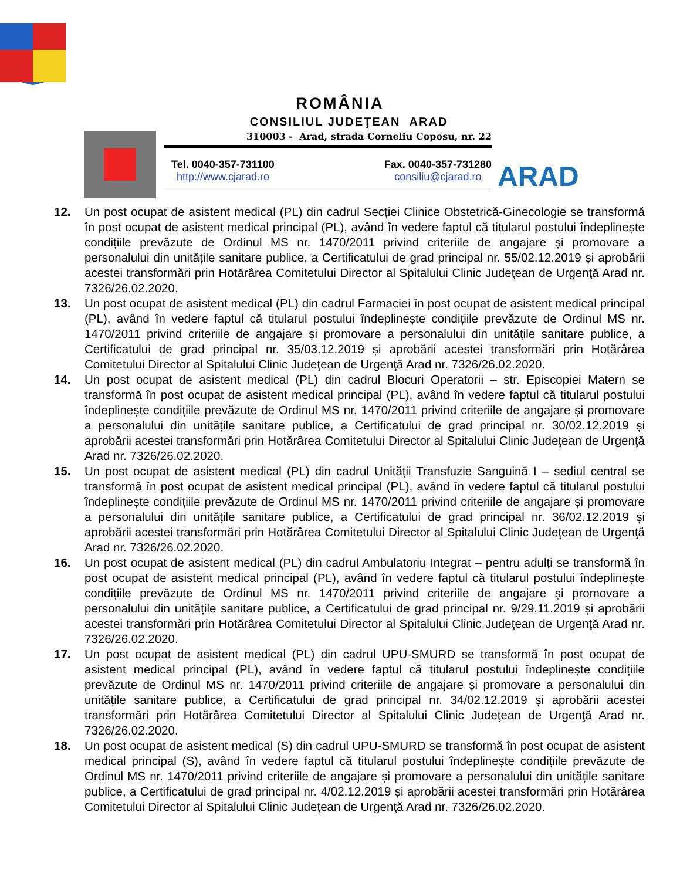ROMÂNIA
CONSILIUL JUDEŢEAN ARAD
310003 - Arad, strada Corneliu Coposu, nr. 22
Tel. 0040-357-731100
http://www.cjarad.ro
Fax. 0040-357-731280
consiliu@cjarad.ro
ARAD
12. Un post ocupat de asistent medical (PL) din cadrul Secției Clinice Obstetrică-Ginecologie se transformă în post ocupat de asistent medical principal (PL), având în vedere faptul că titularul postului îndeplinește condițiile prevăzute de Ordinul MS nr. 1470/2011 privind criteriile de angajare și promovare a personalului din unitățile sanitare publice, a Certificatului de grad principal nr. 55/02.12.2019 și aprobării acestei transformări prin Hotărârea Comitetului Director al Spitalului Clinic Judeţean de Urgenţă Arad nr. 7326/26.02.2020.
13. Un post ocupat de asistent medical (PL) din cadrul Farmaciei în post ocupat de asistent medical principal (PL), având în vedere faptul că titularul postului îndeplinește condițiile prevăzute de Ordinul MS nr. 1470/2011 privind criteriile de angajare și promovare a personalului din unitățile sanitare publice, a Certificatului de grad principal nr. 35/03.12.2019 și aprobării acestei transformări prin Hotărârea Comitetului Director al Spitalului Clinic Judeţean de Urgenţă Arad nr. 7326/26.02.2020.
14. Un post ocupat de asistent medical (PL) din cadrul Blocuri Operatorii – str. Episcopiei Matern se transformă în post ocupat de asistent medical principal (PL), având în vedere faptul că titularul postului îndeplinește condițiile prevăzute de Ordinul MS nr. 1470/2011 privind criteriile de angajare și promovare a personalului din unitățile sanitare publice, a Certificatului de grad principal nr. 30/02.12.2019 și aprobării acestei transformări prin Hotărârea Comitetului Director al Spitalului Clinic Judeţean de Urgenţă Arad nr. 7326/26.02.2020.
15. Un post ocupat de asistent medical (PL) din cadrul Unității Transfuzie Sanguină I – sediul central se transformă în post ocupat de asistent medical principal (PL), având în vedere faptul că titularul postului îndeplinește condițiile prevăzute de Ordinul MS nr. 1470/2011 privind criteriile de angajare și promovare a personalului din unitățile sanitare publice, a Certificatului de grad principal nr. 36/02.12.2019 și aprobării acestei transformări prin Hotărârea Comitetului Director al Spitalului Clinic Judeţean de Urgenţă Arad nr. 7326/26.02.2020.
16. Un post ocupat de asistent medical (PL) din cadrul Ambulatoriu Integrat – pentru adulți se transformă în post ocupat de asistent medical principal (PL), având în vedere faptul că titularul postului îndeplinește condițiile prevăzute de Ordinul MS nr. 1470/2011 privind criteriile de angajare și promovare a personalului din unitățile sanitare publice, a Certificatului de grad principal nr. 9/29.11.2019 și aprobării acestei transformări prin Hotărârea Comitetului Director al Spitalului Clinic Judeţean de Urgenţă Arad nr. 7326/26.02.2020.
17. Un post ocupat de asistent medical (PL) din cadrul UPU-SMURD se transformă în post ocupat de asistent medical principal (PL), având în vedere faptul că titularul postului îndeplinește condițiile prevăzute de Ordinul MS nr. 1470/2011 privind criteriile de angajare și promovare a personalului din unitățile sanitare publice, a Certificatului de grad principal nr. 34/02.12.2019 și aprobării acestei transformări prin Hotărârea Comitetului Director al Spitalului Clinic Judeţean de Urgenţă Arad nr. 7326/26.02.2020.
18. Un post ocupat de asistent medical (S) din cadrul UPU-SMURD se transformă în post ocupat de asistent medical principal (S), având în vedere faptul că titularul postului îndeplinește condițiile prevăzute de Ordinul MS nr. 1470/2011 privind criteriile de angajare și promovare a personalului din unitățile sanitare publice, a Certificatului de grad principal nr. 4/02.12.2019 și aprobării acestei transformări prin Hotărârea Comitetului Director al Spitalului Clinic Judeţean de Urgenţă Arad nr. 7326/26.02.2020.